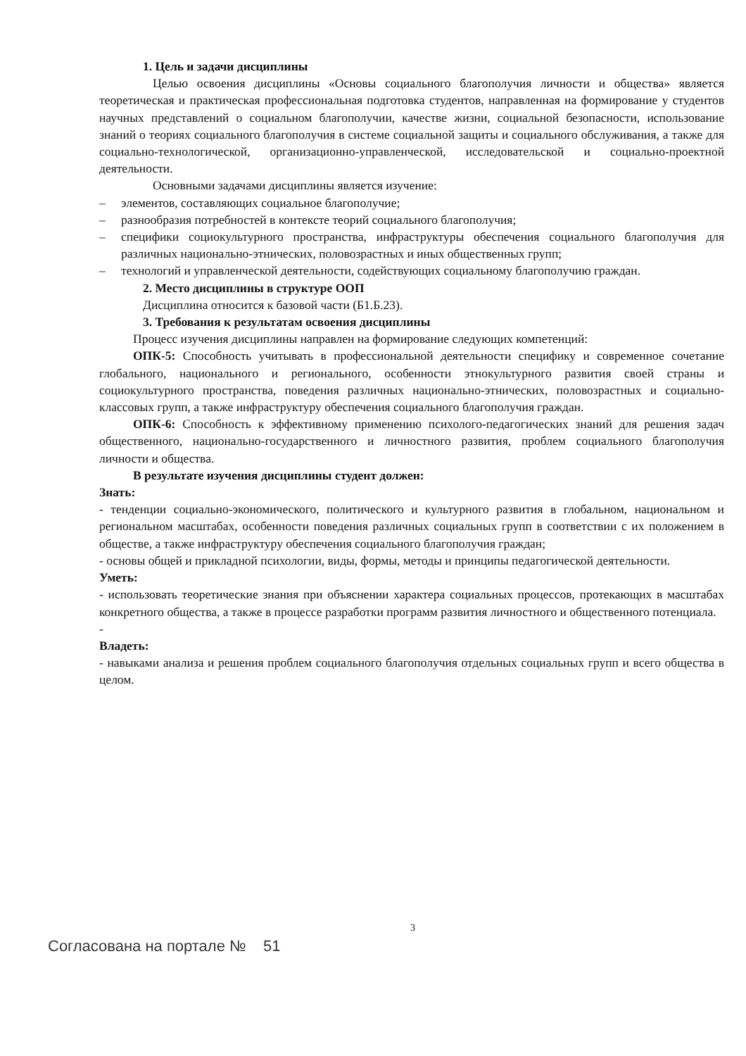1. Цель и задачи дисциплины
Целью освоения дисциплины «Основы социального благополучия личности и общества» является теоретическая и практическая профессиональная подготовка студентов, направленная на формирование у студентов научных представлений о социальном благополучии, качестве жизни, социальной безопасности, использование знаний о теориях социального благополучия в системе социальной защиты и социального обслуживания, а также для социально-технологической, организационно-управленческой, исследовательской и социально-проектной деятельности.
Основными задачами дисциплины является изучение:
– элементов, составляющих социальное благополучие;
– разнообразия потребностей в контексте теорий социального благополучия;
– специфики социокультурного пространства, инфраструктуры обеспечения социального благополучия для различных национально-этнических, половозрастных и иных общественных групп;
– технологий и управленческой деятельности, содействующих социальному благополучию граждан.
2. Место дисциплины в структуре ООП
Дисциплина относится к базовой части (Б1.Б.23).
3. Требования к результатам освоения дисциплины
Процесс изучения дисциплины направлен на формирование следующих компетенций:
ОПК-5: Способность учитывать в профессиональной деятельности специфику и современное сочетание глобального, национального и регионального, особенности этнокультурного развития своей страны и социокультурного пространства, поведения различных национально-этнических, половозрастных и социально-классовых групп, а также инфраструктуру обеспечения социального благополучия граждан.
ОПК-6: Способность к эффективному применению психолого-педагогических знаний для решения задач общественного, национально-государственного и личностного развития, проблем социального благополучия личности и общества.
В результате изучения дисциплины студент должен:
Знать:
- тенденции социально-экономического, политического и культурного развития в глобальном, национальном и региональном масштабах, особенности поведения различных социальных групп в соответствии с их положением в обществе, а также инфраструктуру обеспечения социального благополучия граждан;
- основы общей и прикладной психологии, виды, формы, методы и принципы педагогической деятельности.
Уметь:
- использовать теоретические знания при объяснении характера социальных процессов, протекающих в масштабах конкретного общества, а также в процессе разработки программ развития личностного и общественного потенциала.
-
Владеть:
- навыками анализа и решения проблем социального благополучия отдельных социальных групп и всего общества в целом.
3
Согласована на портале № 51